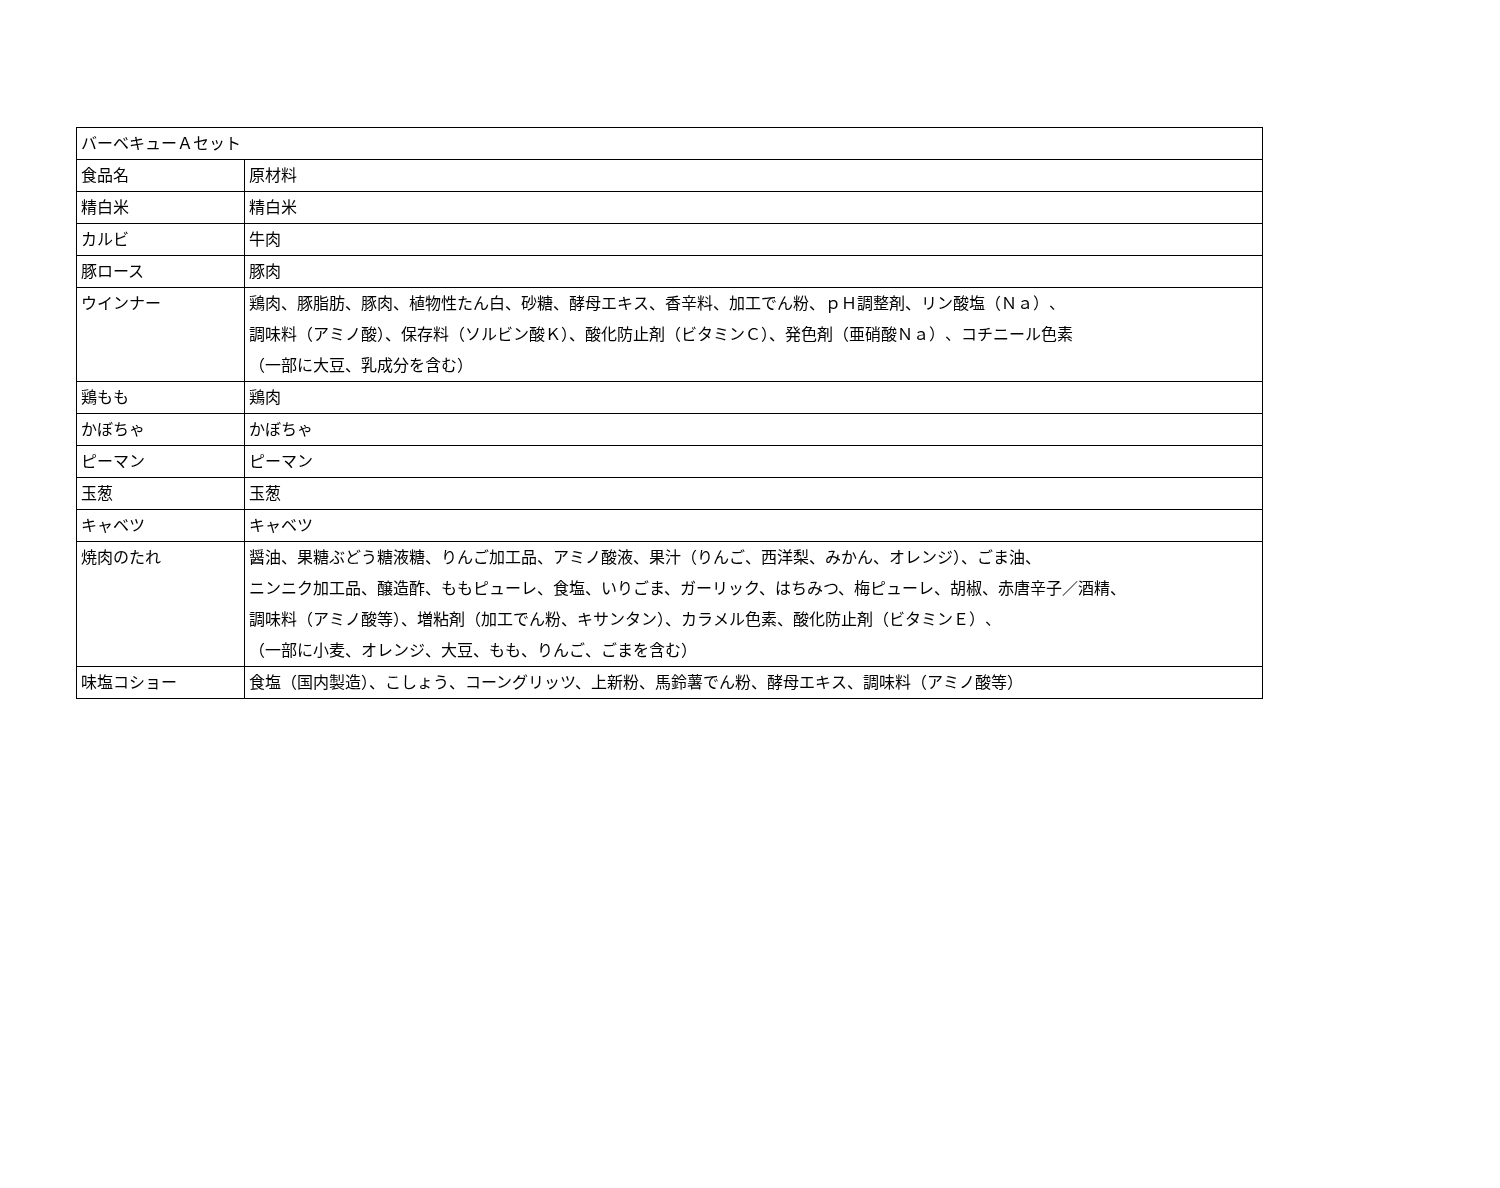| バーベキューＡセット | |
| 食品名 | 原材料 |
| 精白米 | 精白米 |
| カルビ | 牛肉 |
| 豚ロース | 豚肉 |
| ウインナー | 鶏肉、豚脂肪、豚肉、植物性たん白、砂糖、酵母エキス、香辛料、加工でん粉、ｐＨ調整剤、リン酸塩（Ｎａ）、 調味料（アミノ酸）、保存料（ソルビン酸Ｋ）、酸化防止剤（ビタミンＣ）、発色剤（亜硝酸Ｎａ）、コチニール色素 （一部に大豆、乳成分を含む） |
| 鶏もも | 鶏肉 |
| かぼちゃ | かぼちゃ |
| ピーマン | ピーマン |
| 玉葱 | 玉葱 |
| キャベツ | キャベツ |
| 焼肉のたれ | 醤油、果糖ぶどう糖液糖、りんご加工品、アミノ酸液、果汁（りんご、西洋梨、みかん、オレンジ）、ごま油、 ニンニク加工品、醸造酢、ももピューレ、食塩、いりごま、ガーリック、はちみつ、梅ピューレ、胡椒、赤唐辛子／酒精、 調味料（アミノ酸等）、増粘剤（加工でん粉、キサンタン）、カラメル色素、酸化防止剤（ビタミンＥ）、 （一部に小麦、オレンジ、大豆、もも、りんご、ごまを含む） |
| 味塩コショー | 食塩（国内製造）、こしょう、コーングリッツ、上新粉、馬鈴薯でん粉、酵母エキス、調味料（アミノ酸等） |